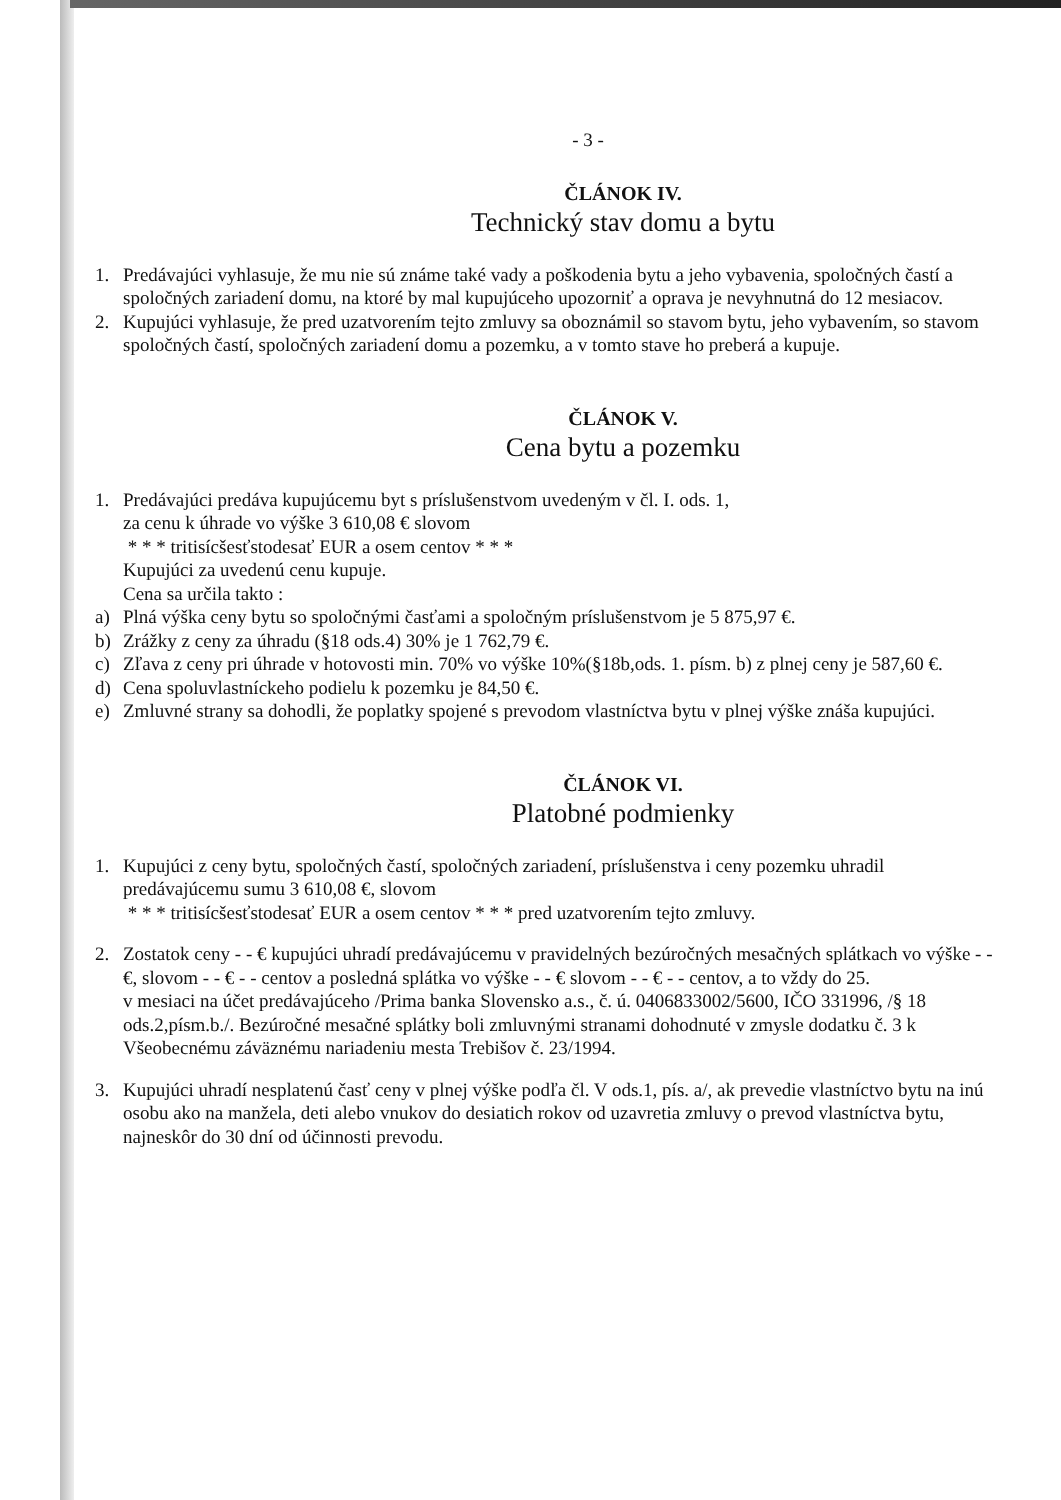- 3 -
ČLÁNOK IV.
Technický stav domu a bytu
1. Predávajúci vyhlasuje, že mu nie sú známe také vady a poškodenia bytu a jeho vybavenia, spoločných častí a spoločných zariadení domu, na ktoré by mal kupujúceho upozorniť a oprava je nevyhnutná do 12 mesiacov.
2. Kupujúci vyhlasuje, že pred uzatvorením tejto zmluvy sa oboznámil so stavom bytu, jeho vybavením, so stavom spoločných častí, spoločných zariadení domu a pozemku, a v tomto stave ho preberá a kupuje.
ČLÁNOK V.
Cena bytu a pozemku
1. Predávajúci predáva kupujúcemu byt s príslušenstvom uvedeným v čl. I. ods. 1,
za cenu k úhrade vo výške 3 610,08 € slovom
* * * tritisícšesťstodesať EUR a osem centov * * *
Kupujúci za uvedenú cenu kupuje.
Cena sa určila takto :
a) Plná výška ceny bytu so spoločnými časťami a spoločným príslušenstvom je 5 875,97 €.
b) Zrážky z ceny za úhradu (§18 ods.4) 30% je 1 762,79 €.
c) Zľava z ceny pri úhrade v hotovosti min. 70% vo výške 10%(§18b,ods. 1. písm. b) z plnej ceny je 587,60 €.
d) Cena spoluvlastníckeho podielu k pozemku je 84,50 €.
e) Zmluvné strany sa dohodli, že poplatky spojené s prevodom vlastníctva bytu v plnej výške znáša kupujúci.
ČLÁNOK VI.
Platobné podmienky
1. Kupujúci z ceny bytu, spoločných častí, spoločných zariadení, príslušenstva i ceny pozemku uhradil predávajúcemu sumu 3 610,08 €, slovom
* * * tritisícšesťstodesať EUR a osem centov * * * pred uzatvorením tejto zmluvy.
2. Zostatok ceny - - € kupujúci uhradí predávajúcemu v pravidelných bezúročných mesačných splátkach vo výške - - €, slovom - - € - - centov a posledná splátka vo výške - - € slovom - - € - - centov, a to vždy do 25.
v mesiaci na účet predávajúceho /Prima banka Slovensko a.s., č. ú. 0406833002/5600, IČO 331996, /§ 18 ods.2,písm.b./. Bezúročné mesačné splátky boli zmluvnými stranami dohodnuté v zmysle dodatku č. 3 k Všeobecnému záväznému nariadeniu mesta Trebišov č. 23/1994.
3. Kupujúci uhradí nesplatenú časť ceny v plnej výške podľa čl. V ods.1, pís. a/, ak prevedie vlastníctvo bytu na inú osobu ako na manžela, deti alebo vnukov do desiatich rokov od uzavretia zmluvy o prevod vlastníctva bytu, najneskôr do 30 dní od účinnosti prevodu.